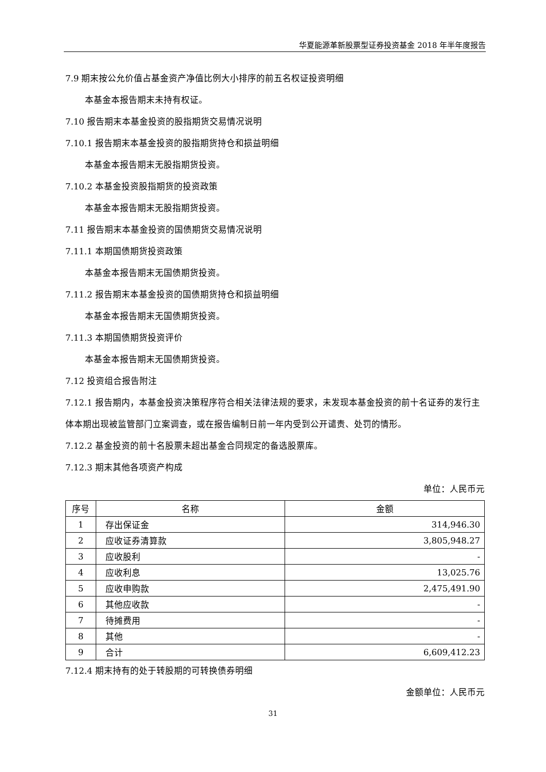华夏能源革新股票型证券投资基金 2018 年半年度报告
7.9 期末按公允价值占基金资产净值比例大小排序的前五名权证投资明细
本基金本报告期末未持有权证。
7.10 报告期末本基金投资的股指期货交易情况说明
7.10.1 报告期末本基金投资的股指期货持仓和损益明细
本基金本报告期末无股指期货投资。
7.10.2 本基金投资股指期货的投资政策
本基金本报告期末无股指期货投资。
7.11 报告期末本基金投资的国债期货交易情况说明
7.11.1 本期国债期货投资政策
本基金本报告期末无国债期货投资。
7.11.2 报告期末本基金投资的国债期货持仓和损益明细
本基金本报告期末无国债期货投资。
7.11.3 本期国债期货投资评价
本基金本报告期末无国债期货投资。
7.12 投资组合报告附注
7.12.1 报告期内，本基金投资决策程序符合相关法律法规的要求，未发现本基金投资的前十名证券的发行主体本期出现被监管部门立案调查，或在报告编制日前一年内受到公开谴责、处罚的情形。
7.12.2 基金投资的前十名股票未超出基金合同规定的备选股票库。
7.12.3 期末其他各项资产构成
单位：人民币元
| 序号 | 名称 | 金额 |
| --- | --- | --- |
| 1 | 存出保证金 | 314,946.30 |
| 2 | 应收证券清算款 | 3,805,948.27 |
| 3 | 应收股利 | - |
| 4 | 应收利息 | 13,025.76 |
| 5 | 应收申购款 | 2,475,491.90 |
| 6 | 其他应收款 | - |
| 7 | 待摊费用 | - |
| 8 | 其他 | - |
| 9 | 合计 | 6,609,412.23 |
7.12.4 期末持有的处于转股期的可转换债券明细
金额单位：人民币元
31